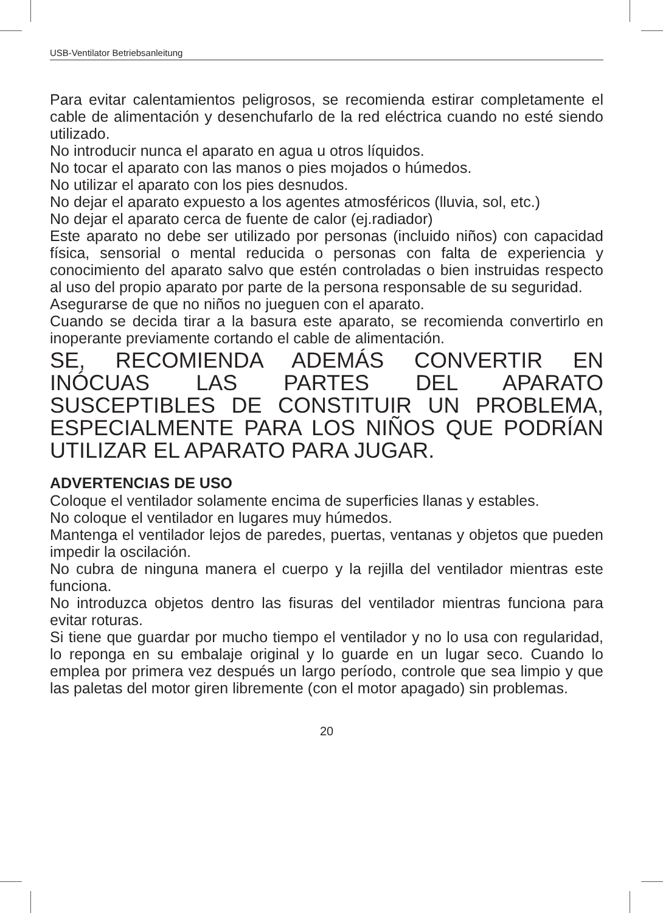USB-Ventilator Betriebsanleitung
Para evitar calentamientos peligrosos, se recomienda estirar completamente el cable de alimentación y desenchufarlo de la red eléctrica cuando no esté siendo utilizado.
No introducir nunca el aparato en agua u otros líquidos.
No tocar el aparato con las manos o pies mojados o húmedos.
No utilizar el aparato con los pies desnudos.
No dejar el aparato expuesto a los agentes atmosféricos (lluvia, sol, etc.)
No dejar el aparato cerca de fuente de calor (ej.radiador)
Este aparato no debe ser utilizado por personas (incluido niños) con capacidad física, sensorial o mental reducida o personas con falta de experiencia y conocimiento del aparato salvo que estén controladas o bien instruidas respecto al uso del propio aparato por parte de la persona responsable de su seguridad.
Asegurarse de que no niños no jueguen con el aparato.
Cuando se decida tirar a la basura este aparato, se recomienda convertirlo en inoperante previamente cortando el cable de alimentación.
SE, RECOMIENDA ADEMÁS CONVERTIR EN INÓCUAS LAS PARTES DEL APARATO SUSCEPTIBLES DE CONSTITUIR UN PROBLEMA, ESPECIALMENTE PARA LOS NIÑOS QUE PODRÍAN UTILIZAR EL APARATO PARA JUGAR.
ADVERTENCIAS DE USO
Coloque el ventilador solamente encima de superficies llanas y estables.
No coloque el ventilador en lugares muy húmedos.
Mantenga el ventilador lejos de paredes, puertas, ventanas y objetos que pueden impedir la oscilación.
No cubra de ninguna manera el cuerpo y la rejilla del ventilador mientras este funciona.
No introduzca objetos dentro las fisuras del ventilador mientras funciona para evitar roturas.
Si tiene que guardar por mucho tiempo el ventilador y no lo usa con regularidad, lo reponga en su embalaje original y lo guarde en un lugar seco. Cuando lo emplea por primera vez después un largo período, controle que sea limpio y que las paletas del motor giren libremente (con el motor apagado) sin problemas.
20